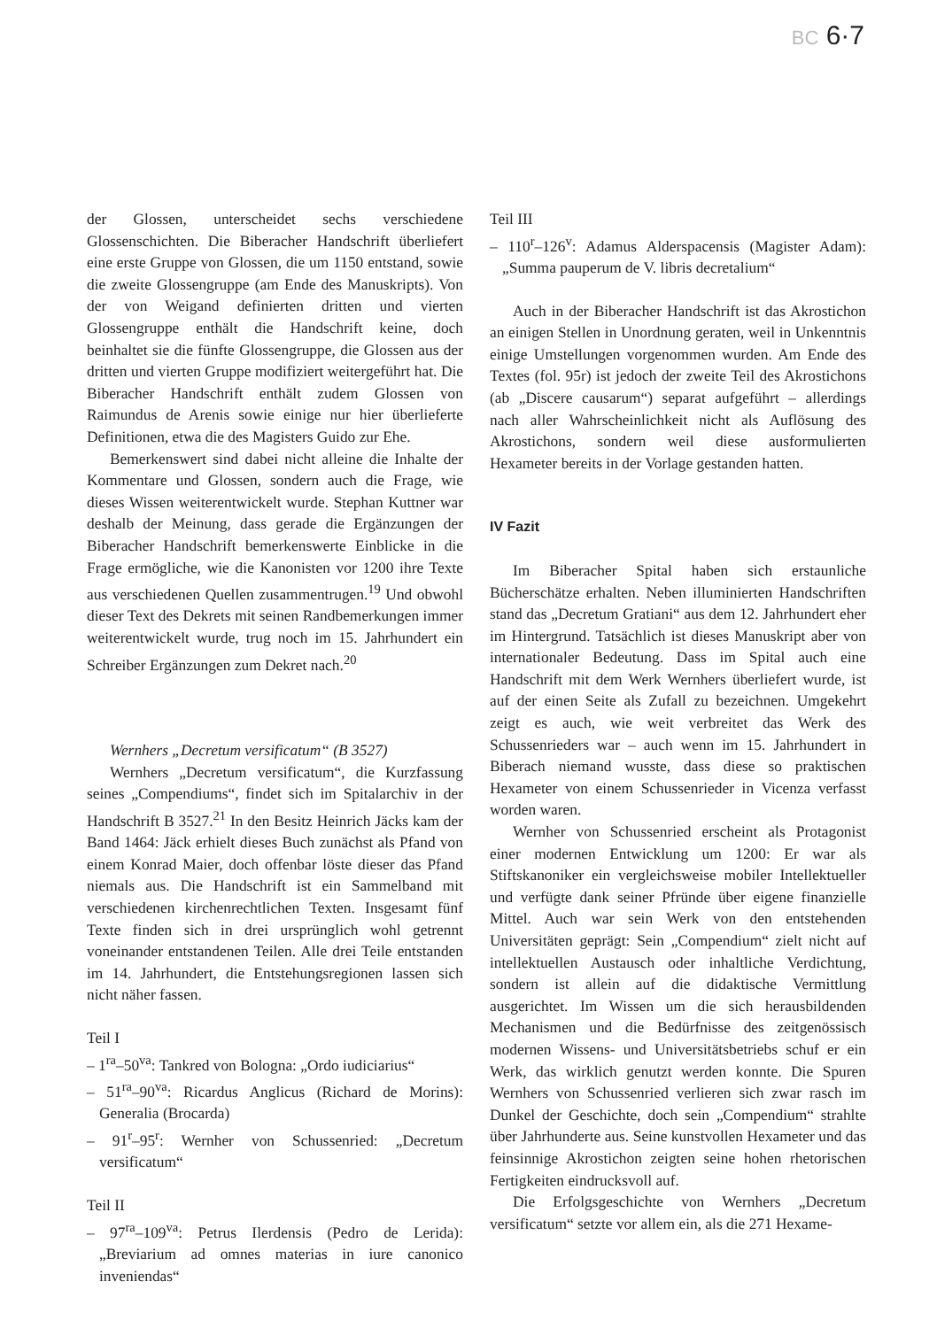BC 6·7
der Glossen, unterscheidet sechs verschiedene Glossenschichten. Die Biberacher Handschrift überliefert eine erste Gruppe von Glossen, die um 1150 entstand, sowie die zweite Glossengruppe (am Ende des Manuskripts). Von der von Weigand definierten dritten und vierten Glossengruppe enthält die Handschrift keine, doch beinhaltet sie die fünfte Glossengruppe, die Glossen aus der dritten und vierten Gruppe modifiziert weitergeführt hat. Die Biberacher Handschrift enthält zudem Glossen von Raimundus de Arenis sowie einige nur hier überlieferte Definitionen, etwa die des Magisters Guido zur Ehe.
Bemerkenswert sind dabei nicht alleine die Inhalte der Kommentare und Glossen, sondern auch die Frage, wie dieses Wissen weiterentwickelt wurde. Stephan Kuttner war deshalb der Meinung, dass gerade die Ergänzungen der Biberacher Handschrift bemerkenswerte Einblicke in die Frage ermögliche, wie die Kanonisten vor 1200 ihre Texte aus verschiedenen Quellen zusammentrugen.<sup>19</sup> Und obwohl dieser Text des Dekrets mit seinen Randbemerkungen immer weiterentwickelt wurde, trug noch im 15. Jahrhundert ein Schreiber Ergänzungen zum Dekret nach.<sup>20</sup>
Wernhers „Decretum versificatum“ (B 3527)
Wernhers „Decretum versificatum“, die Kurzfassung seines „Compendiums“, findet sich im Spitalarchiv in der Handschrift B 3527.<sup>21</sup> In den Besitz Heinrich Jäcks kam der Band 1464: Jäck erhielt dieses Buch zunächst als Pfand von einem Konrad Maier, doch offenbar löste dieser das Pfand niemals aus. Die Handschrift ist ein Sammelband mit verschiedenen kirchenrechtlichen Texten. Insgesamt fünf Texte finden sich in drei ursprünglich wohl getrennt voneinander entstandenen Teilen. Alle drei Teile entstanden im 14. Jahrhundert, die Entstehungsregionen lassen sich nicht näher fassen.
Teil I
– 1<sup>ra</sup>–50<sup>va</sup>: Tankred von Bologna: „Ordo iudiciarius“
– 51<sup>ra</sup>–90<sup>va</sup>: Ricardus Anglicus (Richard de Morins): Generalia (Brocarda)
– 91<sup>r</sup>–95<sup>r</sup>: Wernher von Schussenried: „Decretum versificatum“
Teil II
– 97<sup>ra</sup>–109<sup>va</sup>: Petrus Ilerdensis (Pedro de Lerida): „Breviarium ad omnes materias in iure canonico inveniendas“
Teil III
– 110<sup>r</sup>–126<sup>v</sup>: Adamus Alderspacensis (Magister Adam): „Summa pauperum de V. libris decretalium“
Auch in der Biberacher Handschrift ist das Akrostichon an einigen Stellen in Unordnung geraten, weil in Unkenntnis einige Umstellungen vorgenommen wurden. Am Ende des Textes (fol. 95r) ist jedoch der zweite Teil des Akrostichons (ab „Discere causarum“) separat aufgeführt – allerdings nach aller Wahrscheinlichkeit nicht als Auflösung des Akrostichons, sondern weil diese ausformulierten Hexameter bereits in der Vorlage gestanden hatten.
IV Fazit
Im Biberacher Spital haben sich erstaunliche Bücherschätze erhalten. Neben illuminierten Handschriften stand das „Decretum Gratiani“ aus dem 12. Jahrhundert eher im Hintergrund. Tatsächlich ist dieses Manuskript aber von internationaler Bedeutung. Dass im Spital auch eine Handschrift mit dem Werk Wernhers überliefert wurde, ist auf der einen Seite als Zufall zu bezeichnen. Umgekehrt zeigt es auch, wie weit verbreitet das Werk des Schussenrieders war – auch wenn im 15. Jahrhundert in Biberach niemand wusste, dass diese so praktischen Hexameter von einem Schussenrieder in Vicenza verfasst worden waren.
Wernher von Schussenried erscheint als Protagonist einer modernen Entwicklung um 1200: Er war als Stiftskanoniker ein vergleichsweise mobiler Intellektueller und verfügte dank seiner Pfründe über eigene finanzielle Mittel. Auch war sein Werk von den entstehenden Universitäten geprägt: Sein „Compendium“ zielt nicht auf intellektuellen Austausch oder inhaltliche Verdichtung, sondern ist allein auf die didaktische Vermittlung ausgerichtet. Im Wissen um die sich herausbildenden Mechanismen und die Bedürfnisse des zeitgenössisch modernen Wissens- und Universitätsbetriebs schuf er ein Werk, das wirklich genutzt werden konnte. Die Spuren Wernhers von Schussenried verlieren sich zwar rasch im Dunkel der Geschichte, doch sein „Compendium“ strahlte über Jahrhunderte aus. Seine kunstvollen Hexameter und das feinsinnige Akrostichon zeigten seine hohen rhetorischen Fertigkeiten eindrucksvoll auf.
Die Erfolgsgeschichte von Wernhers „Decretum versificatum“ setzte vor allem ein, als die 271 Hexame-